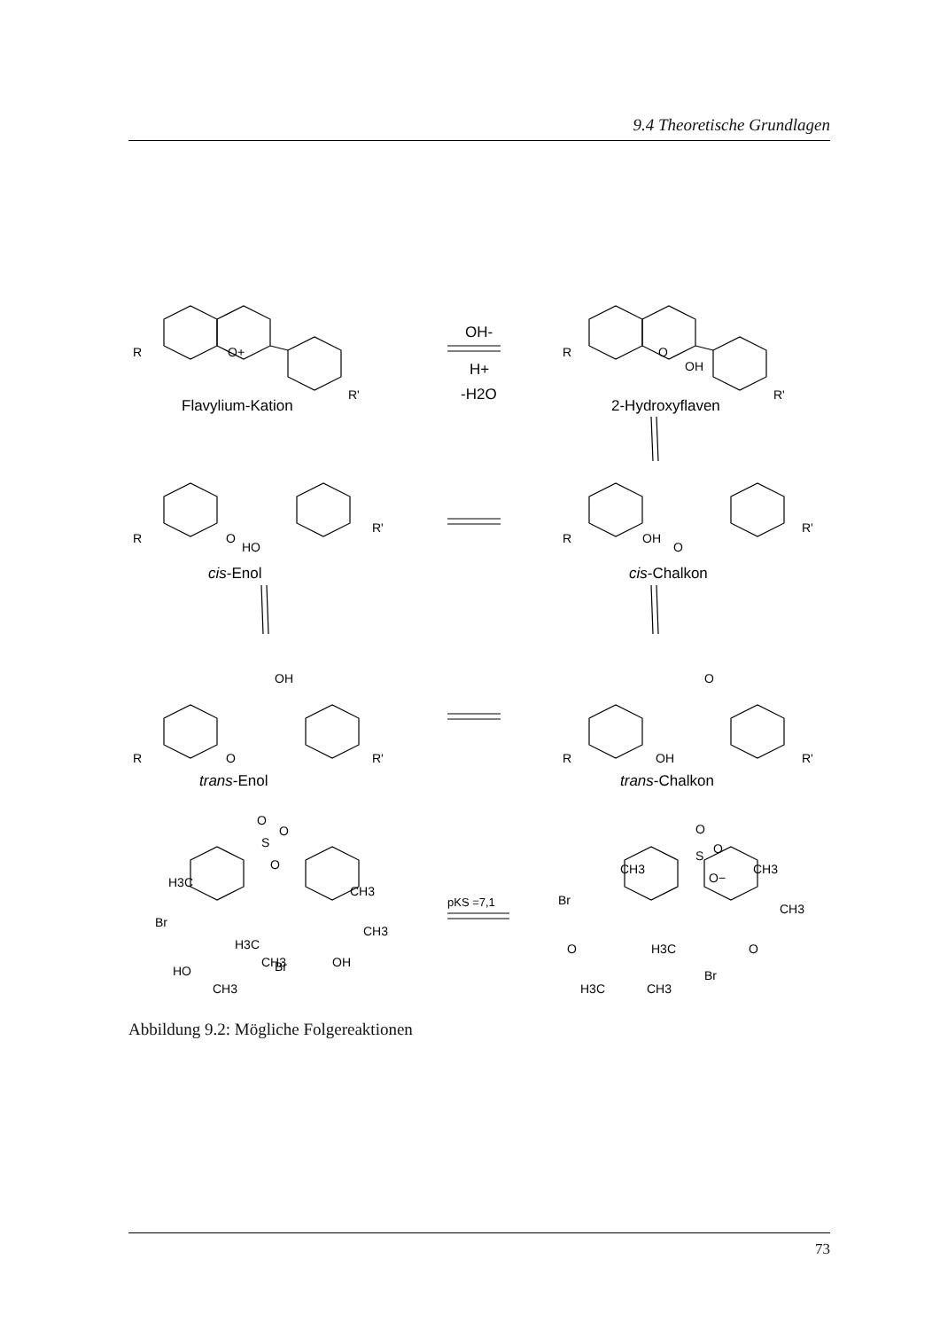9.4 Theoretische Grundlagen
R
O+
R'
OH-
H+
-H2O
Flavylium-Kation
R
O
OH
R'
2-Hydroxyflaven
R
O
HO
R'
cis-Enol
R
OH
O
R'
cis-Chalkon
OH
R
O
R'
trans-Enol
O
R
OH
R'
trans-Chalkon
O
O
S
O
H3C
Br
HO
CH3
CH3
H3C
Br
OH
CH3
CH3
pKS =7,1
O
S
O
O−
CH3
CH3
CH3
Br
O
H3C
O
Br
H3C
CH3
Abbildung 9.2: Mögliche Folgereaktionen
73